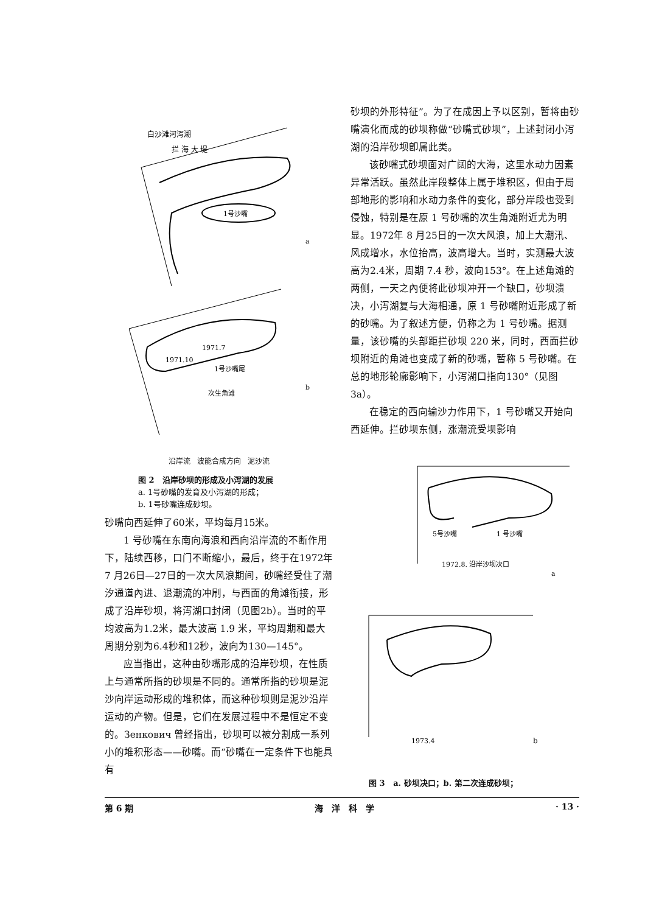白沙滩河泻湖
拦 海 大 堤
1号沙嘴
a
1971.10
1971.7
1号沙嘴尾
次生角滩
b
沿岸流 波能合成方向 泥沙流
图 2 沿岸砂坝的形成及小泻湖的发展
a. 1号砂嘴的发育及小泻湖的形成；
b. 1号砂嘴连成砂坝。
砂嘴向西延伸了60米，平均每月15米。
1 号砂嘴在东南向海浪和西向沿岸流的不断作用下，陆续西移，口门不断缩小，最后，终于在1972年 7 月26日—27日的一次大风浪期间，砂嘴经受住了潮汐通道內进、退潮流的冲刷，与西面的角滩衔接，形成了沿岸砂坝，将泻湖口封闭（见图2b）。当时的平均波高为1.2米，最大波高 1.9 米，平均周期和最大周期分别为6.4秒和12秒，波向为130—145°。
应当指出，这种由砂嘴形成的沿岸砂坝，在性质上与通常所指的砂坝是不同的。通常所指的砂坝是泥沙向岸运动形成的堆积体，而这种砂坝则是泥沙沿岸运动的产物。但是，它们在发展过程中不是恒定不变的。Зенкович 曾经指出，砂坝可以被分割成一系列小的堆积形态——砂嘴。而“砂嘴在一定条件下也能具有
砂坝的外形特征”。为了在成因上予以区别，暂将由砂嘴演化而成的砂坝称做“砂嘴式砂坝”，上述封闭小泻湖的沿岸砂坝卽属此类。
该砂嘴式砂坝面对广阔的大海，这里水动力因素异常活跃。虽然此岸段整体上属于堆积区，但由于局部地形的影响和水动力条件的变化，部分岸段也受到侵蚀，特别是在原 1 号砂嘴的次生角滩附近尤为明显。1972年 8 月25日的一次大风浪，加上大潮汛、风成增水，水位抬高，波高增大。当时，实测最大波高为2.4米，周期 7.4 秒，波向153°。在上述角滩的两侧，一天之內便将此砂坝冲开一个缺口，砂坝溃决，小泻湖复与大海相通，原 1 号砂嘴附近形成了新的砂嘴。为了叙述方便，仍称之为 1 号砂嘴。据测量，该砂嘴的头部距拦砂坝 220 米，同时，西面拦砂坝附近的角滩也变成了新的砂嘴，暂称 5 号砂嘴。在总的地形轮廓影响下，小泻湖口指向130°（见图3a）。
在稳定的西向输沙力作用下，1 号砂嘴又开始向西延伸。拦砂坝东侧，涨潮流受坝影响
5号沙嘴
1 号沙嘴
1972.8. 沿岸沙坝决口
a
1973.4
b
图 3 a. 砂坝决口；b. 第二次连成砂坝；
第 6 期 海　洋　科　学 · 13 ·